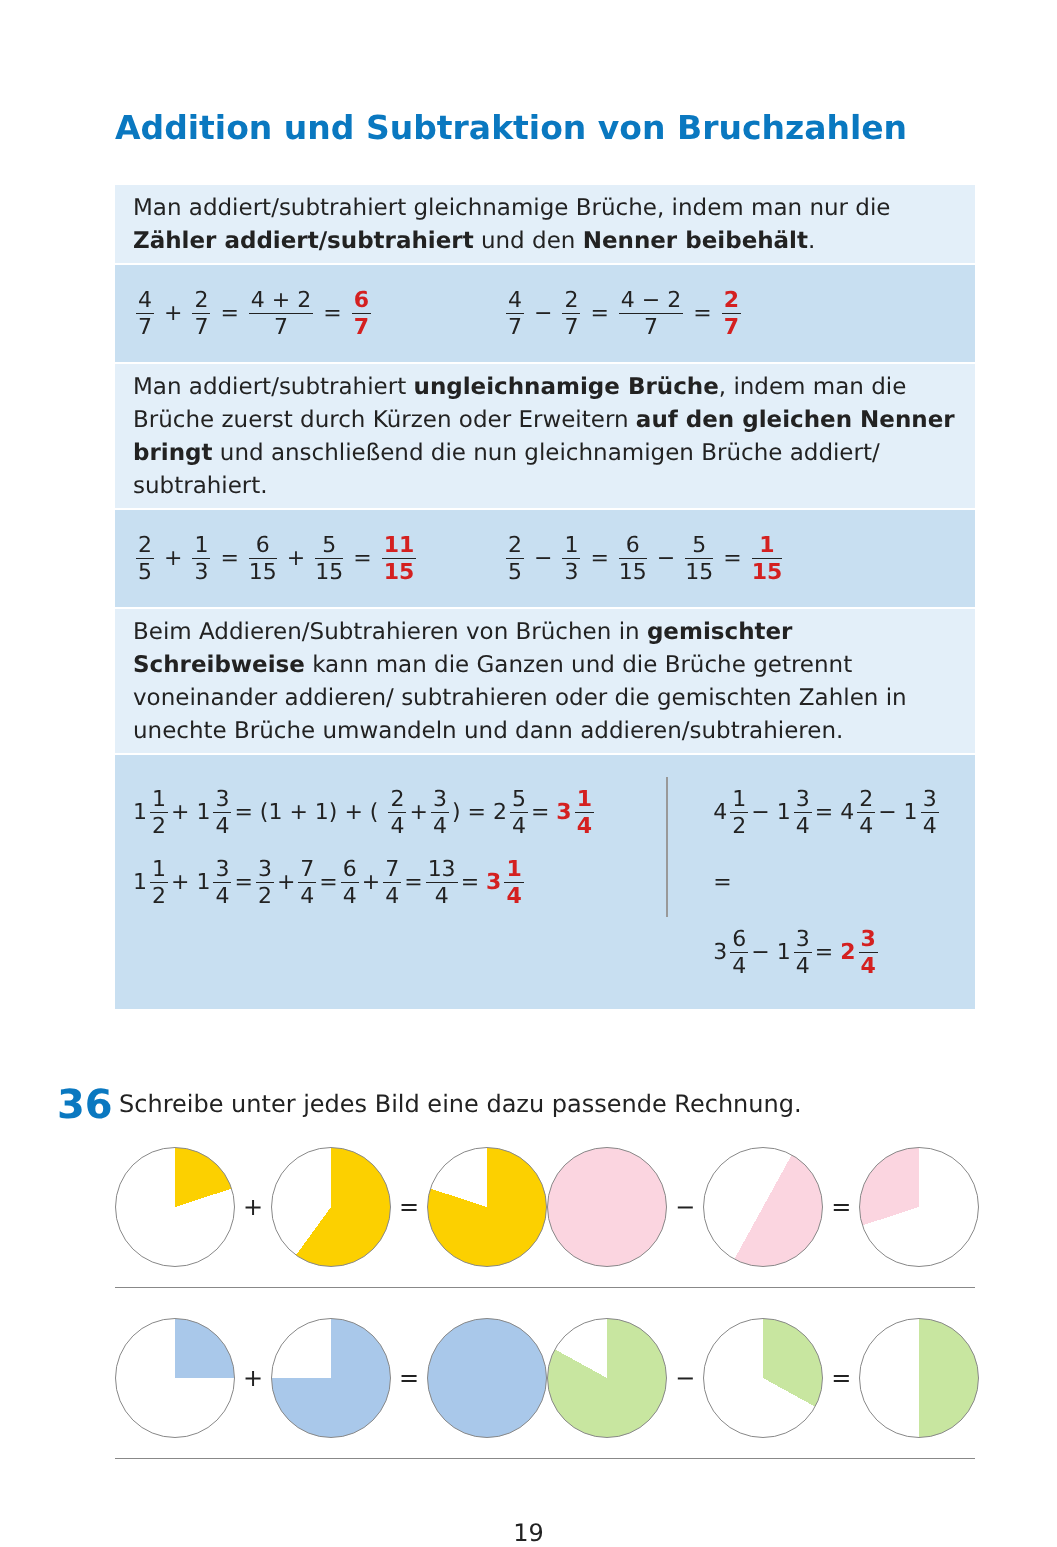Addition und Subtraktion von Bruchzahlen
Man addiert/subtrahiert gleichnamige Brüche, indem man nur die Zähler addiert/subtrahiert und den Nenner beibehält.
4 7 + 2 7 = 4 + 2 7 = 6 7 4 7 − 2 7 = 4 − 2 7 = 2 7
Man addiert/subtrahiert ungleichnamige Brüche, indem man die Brüche zuerst durch Kürzen oder Erweitern auf den gleichen Nenner bringt und anschließend die nun gleichnamigen Brüche addiert/ subtrahiert.
2 5 + 1 3 = 6 15 + 5 15 = 11 15
2 5 − 1 3 = 6 15 − 5 15 = 1 15
Beim Addieren/Subtrahieren von Brüchen in gemischter Schreibweise kann man die Ganzen und die Brüche getrennt voneinander addieren/ subtrahieren oder die gemischten Zahlen in unechte Brüche umwandeln und dann addieren/subtrahieren.
1 1 2 + 1 3 4 = (1 + 1) + ( 2 4 + 3 4) = 2 5 4 = 3 1 4
1 1 2 + 1 3 4 = 3 2 + 7 4 = 6 4 + 7 4 = 13 4 = 3 1 4
4 1 2 − 1 3 4 = 4 2 4 − 1 3 4 =
3 6 4 − 1 3 4 = 2 3 4
36
Schreibe unter jedes Bild eine dazu passende Rechnung.
+
=
−
=
+
=
−
=
19